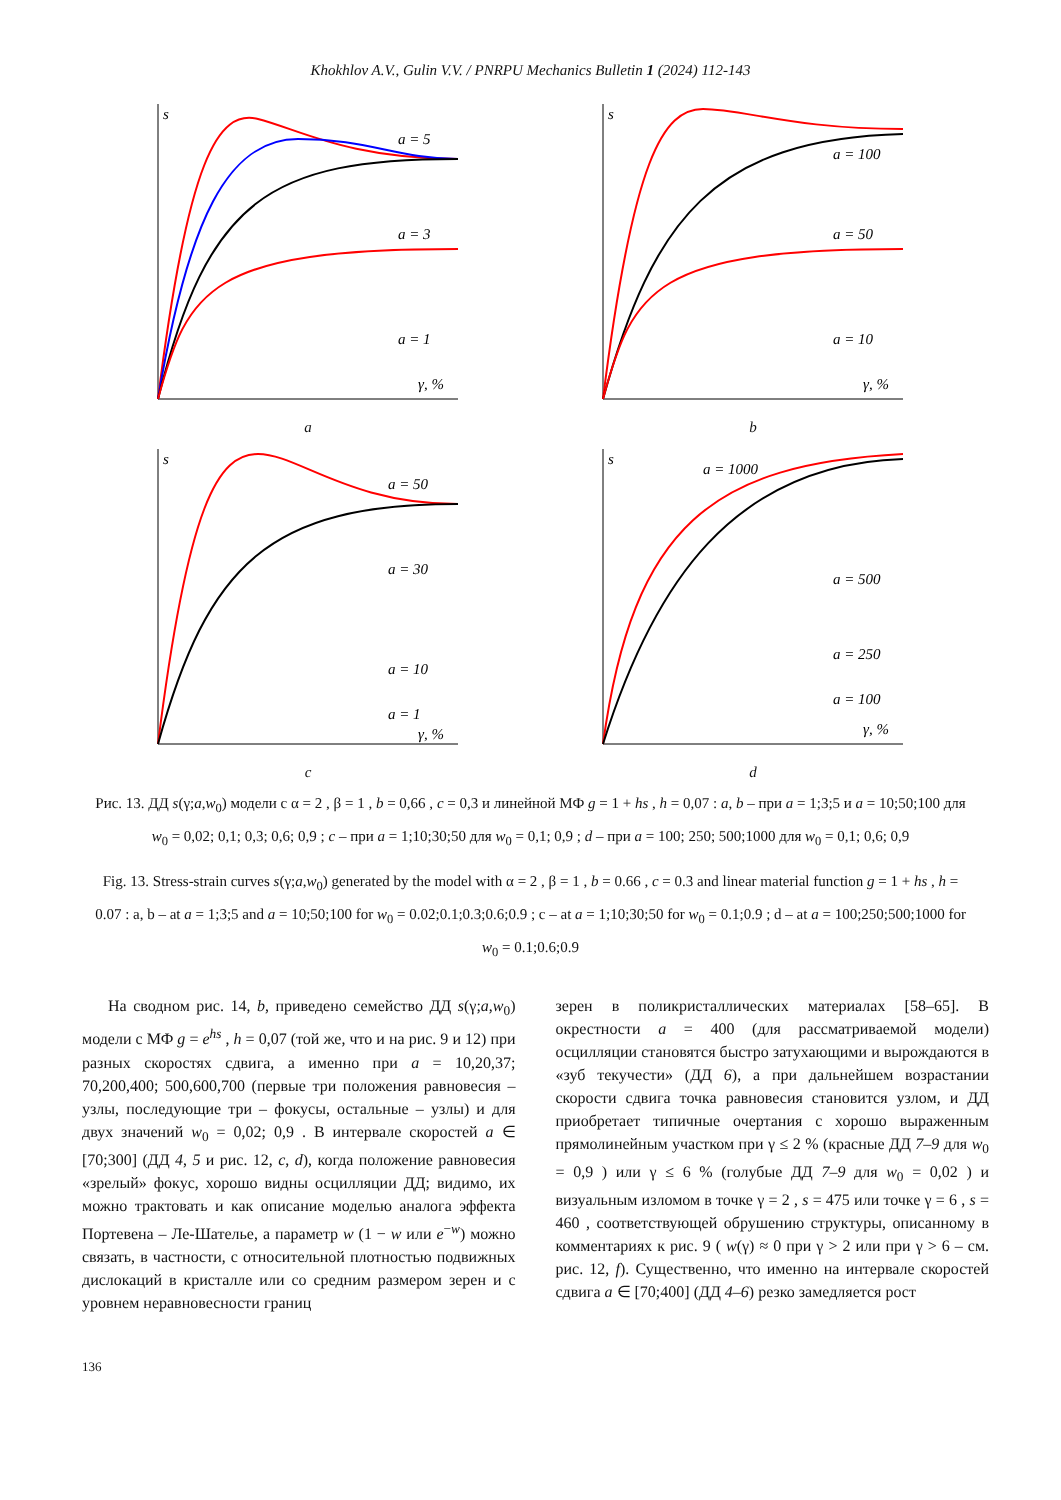Khokhlov A.V., Gulin V.V. / PNRPU Mechanics Bulletin 1 (2024) 112-143
a = 5
a = 3
a = 1
γ, %
s
a
a = 100
a = 50
a = 10
γ, %
s
b
a = 50
a = 30
a = 10
a = 1
γ, %
s
c
a = 1000
a = 500
a = 250
a = 100
γ, %
s
d
Рис. 13. ДД s(γ;a,w<sub>0</sub>) модели с α = 2 , β = 1 , b = 0,66 , c = 0,3 и линейной МФ g = 1 + hs , h = 0,07 : a, b – при a = 1;3;5 и a = 10;50;100 для w<sub>0</sub> = 0,02; 0,1; 0,3; 0,6; 0,9 ; c – при a = 1;10;30;50 для w<sub>0</sub> = 0,1; 0,9 ; d – при a = 100; 250; 500;1000 для w<sub>0</sub> = 0,1; 0,6; 0,9
Fig. 13. Stress-strain curves s(γ;a,w<sub>0</sub>) generated by the model with α = 2 , β = 1 , b = 0.66 , c = 0.3 and linear material function g = 1 + hs , h = 0.07 : a, b – at a = 1;3;5 and a = 10;50;100 for w<sub>0</sub> = 0.02;0.1;0.3;0.6;0.9 ; c – at a = 1;10;30;50 for w<sub>0</sub> = 0.1;0.9 ; d – at a = 100;250;500;1000 for w<sub>0</sub> = 0.1;0.6;0.9
На сводном рис. 14, b, приведено семейство ДД s(γ;a,w<sub>0</sub>) модели с МФ g = e<sup>hs</sup> , h = 0,07 (той же, что и на рис. 9 и 12) при разных скоростях сдвига, а именно при a = 10,20,37; 70,200,400; 500,600,700 (первые три положения равновесия – узлы, последующие три – фокусы, остальные – узлы) и для двух значений w<sub>0</sub> = 0,02; 0,9 . В интервале скоростей a ∈ [70;300] (ДД 4, 5 и рис. 12, c, d), когда положение равновесия «зрелый» фокус, хорошо видны осцилляции ДД; видимо, их можно трактовать и как описание моделью аналога эффекта Портевена – Ле-Шателье, а параметр w (1 − w или e<sup>−w</sup>) можно связать, в частности, с относительной плотностью подвижных дислокаций в кристалле или со средним размером зерен и с уровнем неравновесности границ
зерен в поликристаллических материалах [58–65]. В окрестности a = 400 (для рассматриваемой модели) осцилляции становятся быстро затухающими и вырождаются в «зуб текучести» (ДД 6), а при дальнейшем возрастании скорости сдвига точка равновесия становится узлом, и ДД приобретает типичные очертания с хорошо выраженным прямолинейным участком при γ ≤ 2 % (красные ДД 7–9 для w<sub>0</sub> = 0,9 ) или γ ≤ 6 % (голубые ДД 7–9 для w<sub>0</sub> = 0,02 ) и визуальным изломом в точке γ = 2 , s = 475 или точке γ = 6 , s = 460 , соответствующей обрушению структуры, описанному в комментариях к рис. 9 ( w(γ) ≈ 0 при γ > 2 или при γ > 6 – см. рис. 12, f). Существенно, что именно на интервале скоростей сдвига a ∈ [70;400] (ДД 4–6) резко замедляется рост
136